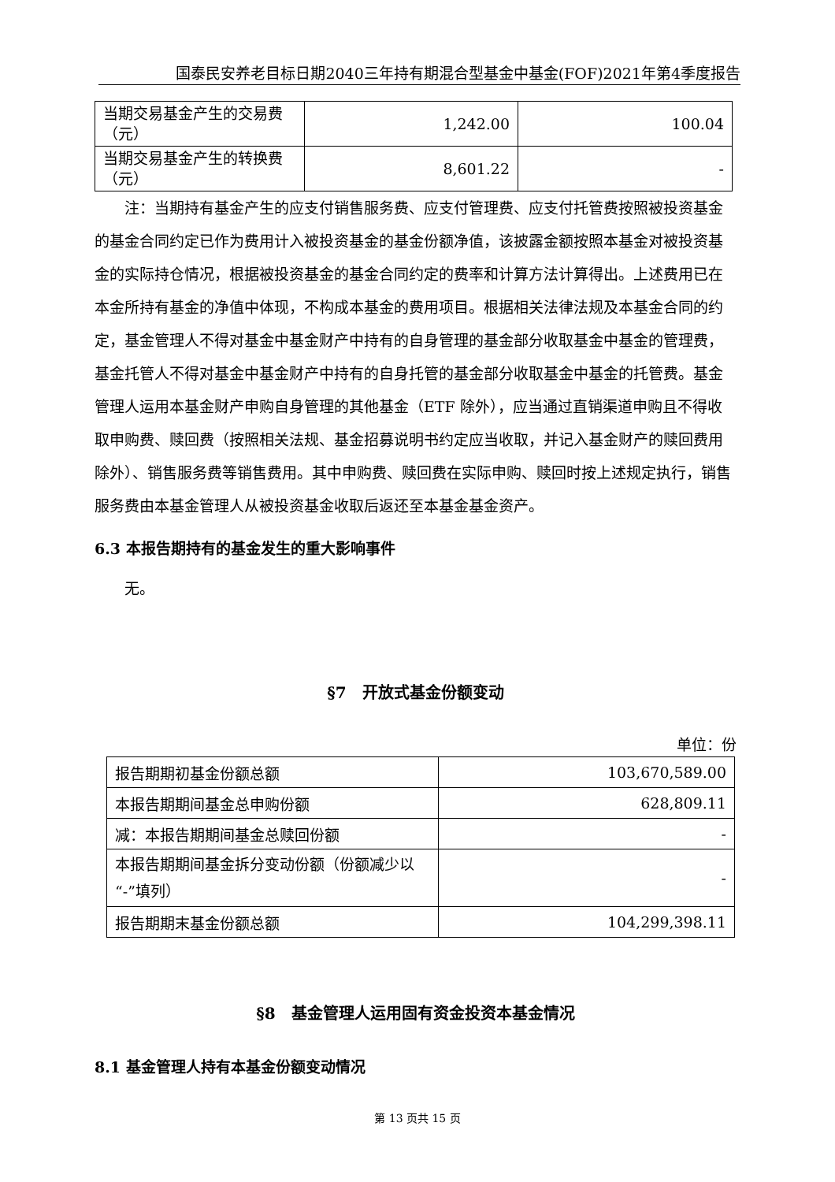国泰民安养老目标日期2040三年持有期混合型基金中基金(FOF)2021年第4季度报告
| 当期交易基金产生的交易费（元） | 1,242.00 | 100.04 |
| 当期交易基金产生的转换费（元） | 8,601.22 | - |
注：当期持有基金产生的应支付销售服务费、应支付管理费、应支付托管费按照被投资基金的基金合同约定已作为费用计入被投资基金的基金份额净值，该披露金额按照本基金对被投资基金的实际持仓情况，根据被投资基金的基金合同约定的费率和计算方法计算得出。上述费用已在本金所持有基金的净值中体现，不构成本基金的费用项目。根据相关法律法规及本基金合同的约定，基金管理人不得对基金中基金财产中持有的自身管理的基金部分收取基金中基金的管理费，基金托管人不得对基金中基金财产中持有的自身托管的基金部分收取基金中基金的托管费。基金管理人运用本基金财产申购自身管理的其他基金（ETF 除外），应当通过直销渠道申购且不得收取申购费、赎回费（按照相关法规、基金招募说明书约定应当收取，并记入基金财产的赎回费用除外）、销售服务费等销售费用。其中申购费、赎回费在实际申购、赎回时按上述规定执行，销售服务费由本基金管理人从被投资基金收取后返还至本基金基金资产。
6.3 本报告期持有的基金发生的重大影响事件
无。
§7　开放式基金份额变动
单位：份
| 报告期期初基金份额总额 | 103,670,589.00 |
| 本报告期期间基金总申购份额 | 628,809.11 |
| 减：本报告期期间基金总赎回份额 | - |
| 本报告期期间基金拆分变动份额（份额减少以“-”填列） | - |
| 报告期期末基金份额总额 | 104,299,398.11 |
§8　基金管理人运用固有资金投资本基金情况
8.1 基金管理人持有本基金份额变动情况
第 13 页共 15 页